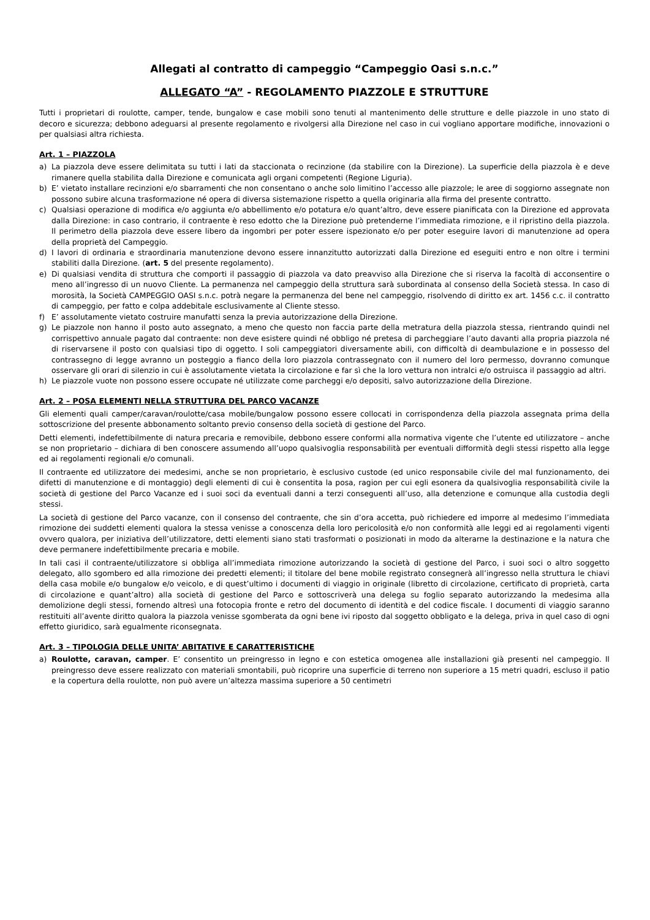Allegati al contratto di campeggio “Campeggio Oasi s.n.c.”
ALLEGATO “A” - REGOLAMENTO PIAZZOLE E STRUTTURE
Tutti i proprietari di roulotte, camper, tende, bungalow e case mobili sono tenuti al mantenimento delle strutture e delle piazzole in uno stato di decoro e sicurezza; debbono adeguarsi al presente regolamento e rivolgersi alla Direzione nel caso in cui vogliano apportare modifiche, innovazioni o per qualsiasi altra richiesta.
Art. 1 – PIAZZOLA
a) La piazzola deve essere delimitata su tutti i lati da staccionata o recinzione (da stabilire con la Direzione). La superficie della piazzola è e deve rimanere quella stabilita dalla Direzione e comunicata agli organi competenti (Regione Liguria).
b) E’ vietato installare recinzioni e/o sbarramenti che non consentano o anche solo limitino l’accesso alle piazzole; le aree di soggiorno assegnate non possono subire alcuna trasformazione né opera di diversa sistemazione rispetto a quella originaria alla firma del presente contratto.
c) Qualsiasi operazione di modifica e/o aggiunta e/o abbellimento e/o potatura e/o quant’altro, deve essere pianificata con la Direzione ed approvata dalla Direzione: in caso contrario, il contraente è reso edotto che la Direzione può pretenderne l’immediata rimozione, e il ripristino della piazzola. Il perimetro della piazzola deve essere libero da ingombri per poter essere ispezionato e/o per poter eseguire lavori di manutenzione ad opera della proprietà del Campeggio.
d) I lavori di ordinaria e straordinaria manutenzione devono essere innanzitutto autorizzati dalla Direzione ed eseguiti entro e non oltre i termini stabiliti dalla Direzione. (art. 5 del presente regolamento).
e) Di qualsiasi vendita di struttura che comporti il passaggio di piazzola va dato preavviso alla Direzione che si riserva la facoltà di acconsentire o meno all’ingresso di un nuovo Cliente. La permanenza nel campeggio della struttura sarà subordinata al consenso della Società stessa. In caso di morosità, la Società CAMPEGGIO OASI s.n.c. potrà negare la permanenza del bene nel campeggio, risolvendo di diritto ex art. 1456 c.c. il contratto di campeggio, per fatto e colpa addebitale esclusivamente al Cliente stesso.
f) E’ assolutamente vietato costruire manufatti senza la previa autorizzazione della Direzione.
g) Le piazzole non hanno il posto auto assegnato, a meno che questo non faccia parte della metratura della piazzola stessa, rientrando quindi nel corrispettivo annuale pagato dal contraente: non deve esistere quindi né obbligo né pretesa di parcheggiare l’auto davanti alla propria piazzola né di riservarsene il posto con qualsiasi tipo di oggetto. I soli campeggiatori diversamente abili, con difficoltà di deambulazione e in possesso del contrassegno di legge avranno un posteggio a fianco della loro piazzola contrassegnato con il numero del loro permesso, dovranno comunque osservare gli orari di silenzio in cui è assolutamente vietata la circolazione e far sì che la loro vettura non intralci e/o ostruisca il passaggio ad altri.
h) Le piazzole vuote non possono essere occupate né utilizzate come parcheggi e/o depositi, salvo autorizzazione della Direzione.
Art. 2 – POSA ELEMENTI NELLA STRUTTURA DEL PARCO VACANZE
Gli elementi quali camper/caravan/roulotte/casa mobile/bungalow possono essere collocati in corrispondenza della piazzola assegnata prima della sottoscrizione del presente abbonamento soltanto previo consenso della società di gestione del Parco.
Detti elementi, indefettibilmente di natura precaria e removibile, debbono essere conformi alla normativa vigente che l’utente ed utilizzatore – anche se non proprietario – dichiara di ben conoscere assumendo all’uopo qualsivoglia responsabilità per eventuali difformità degli stessi rispetto alla legge ed ai regolamenti regionali e/o comunali.
Il contraente ed utilizzatore dei medesimi, anche se non proprietario, è esclusivo custode (ed unico responsabile civile del mal funzionamento, dei difetti di manutenzione e di montaggio) degli elementi di cui è consentita la posa, ragion per cui egli esonera da qualsivoglia responsabilità civile la società di gestione del Parco Vacanze ed i suoi soci da eventuali danni a terzi conseguenti all’uso, alla detenzione e comunque alla custodia degli stessi.
La società di gestione del Parco vacanze, con il consenso del contraente, che sin d’ora accetta, può richiedere ed imporre al medesimo l’immediata rimozione dei suddetti elementi qualora la stessa venisse a conoscenza della loro pericolosità e/o non conformità alle leggi ed ai regolamenti vigenti ovvero qualora, per iniziativa dell’utilizzatore, detti elementi siano stati trasformati o posizionati in modo da alterarne la destinazione e la natura che deve permanere indefettibilmente precaria e mobile.
In tali casi il contraente/utilizzatore si obbliga all’immediata rimozione autorizzando la società di gestione del Parco, i suoi soci o altro soggetto delegato, allo sgombero ed alla rimozione dei predetti elementi; il titolare del bene mobile registrato consegnerà all’ingresso nella struttura le chiavi della casa mobile e/o bungalow e/o veicolo, e di quest’ultimo i documenti di viaggio in originale (libretto di circolazione, certificato di proprietà, carta di circolazione e quant’altro) alla società di gestione del Parco e sottoscriverà una delega su foglio separato autorizzando la medesima alla demolizione degli stessi, fornendo altresì una fotocopia fronte e retro del documento di identità e del codice fiscale. I documenti di viaggio saranno restituiti all’avente diritto qualora la piazzola venisse sgomberata da ogni bene ivi riposto dal soggetto obbligato e la delega, priva in quel caso di ogni effetto giuridico, sarà egualmente riconsegnata.
Art. 3 – TIPOLOGIA DELLE UNITA’ ABITATIVE E CARATTERISTICHE
a) Roulotte, caravan, camper. E’ consentito un preingresso in legno e con estetica omogenea alle installazioni già presenti nel campeggio. Il preingresso deve essere realizzato con materiali smontabili, può ricoprire una superficie di terreno non superiore a 15 metri quadri, escluso il patio e la copertura della roulotte, non può avere un’altezza massima superiore a 50 centimetri